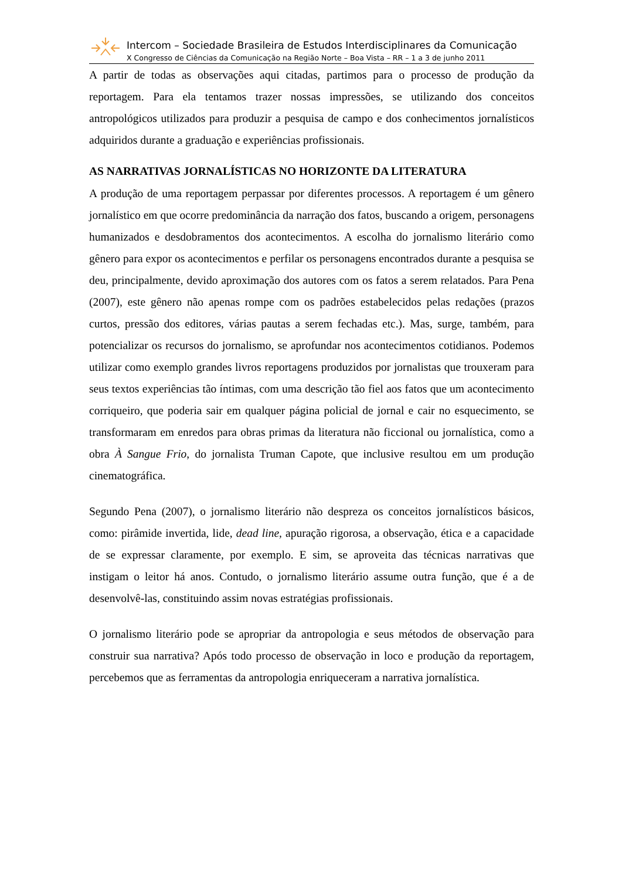Intercom – Sociedade Brasileira de Estudos Interdisciplinares da Comunicação
X Congresso de Ciências da Comunicação na Região Norte – Boa Vista – RR – 1 a 3 de junho 2011
A partir de todas as observações aqui citadas, partimos para o processo de produção da reportagem. Para ela tentamos trazer nossas impressões, se utilizando dos conceitos antropológicos utilizados para produzir a pesquisa de campo e dos conhecimentos jornalísticos adquiridos durante a graduação e experiências profissionais.
AS NARRATIVAS JORNALÍSTICAS NO HORIZONTE DA LITERATURA
A produção de uma reportagem perpassar por diferentes processos. A reportagem é um gênero jornalístico em que ocorre predominância da narração dos fatos, buscando a origem, personagens humanizados e desdobramentos dos acontecimentos. A escolha do jornalismo literário como gênero para expor os acontecimentos e perfilar os personagens encontrados durante a pesquisa se deu, principalmente, devido aproximação dos autores com os fatos a serem relatados. Para Pena (2007), este gênero não apenas rompe com os padrões estabelecidos pelas redações (prazos curtos, pressão dos editores, várias pautas a serem fechadas etc.). Mas, surge, também, para potencializar os recursos do jornalismo, se aprofundar nos acontecimentos cotidianos. Podemos utilizar como exemplo grandes livros reportagens produzidos por jornalistas que trouxeram para seus textos experiências tão íntimas, com uma descrição tão fiel aos fatos que um acontecimento corriqueiro, que poderia sair em qualquer página policial de jornal e cair no esquecimento, se transformaram em enredos para obras primas da literatura não ficcional ou jornalística, como a obra À Sangue Frio, do jornalista Truman Capote, que inclusive resultou em um produção cinematográfica.
Segundo Pena (2007), o jornalismo literário não despreza os conceitos jornalísticos básicos, como: pirâmide invertida, lide, dead line, apuração rigorosa, a observação, ética e a capacidade de se expressar claramente, por exemplo. E sim, se aproveita das técnicas narrativas que instigam o leitor há anos. Contudo, o jornalismo literário assume outra função, que é a de desenvolvê-las, constituindo assim novas estratégias profissionais.
O jornalismo literário pode se apropriar da antropologia e seus métodos de observação para construir sua narrativa? Após todo processo de observação in loco e produção da reportagem, percebemos que as ferramentas da antropologia enriqueceram a narrativa jornalística.